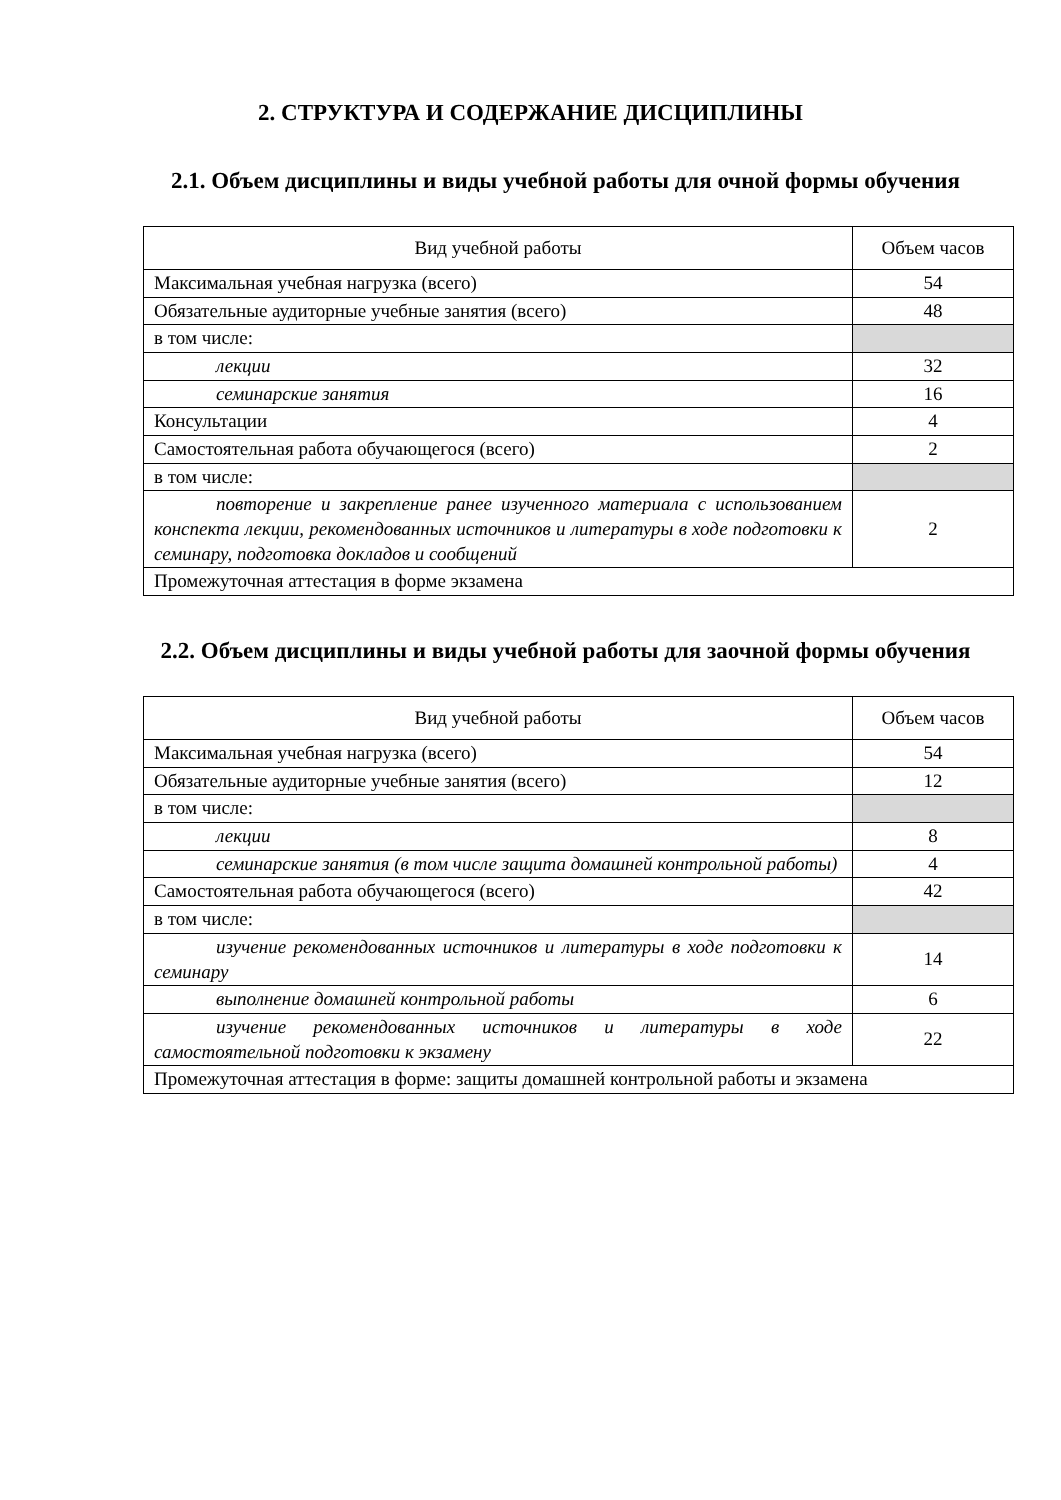2. СТРУКТУРА И СОДЕРЖАНИЕ ДИСЦИПЛИНЫ
2.1. Объем дисциплины и виды учебной работы для очной формы обучения
| Вид учебной работы | Объем часов |
| --- | --- |
| Максимальная учебная нагрузка (всего) | 54 |
| Обязательные аудиторные учебные занятия (всего) | 48 |
| в том числе: | |
| лекции | 32 |
| семинарские занятия | 16 |
| Консультации | 4 |
| Самостоятельная работа обучающегося (всего) | 2 |
| в том числе: | |
| повторение и закрепление ранее изученного материала с использованием конспекта лекции, рекомендованных источников и литературы в ходе подготовки к семинару, подготовка докладов и сообщений | 2 |
| Промежуточная аттестация в форме экзамена | |
2.2. Объем дисциплины и виды учебной работы для заочной формы обучения
| Вид учебной работы | Объем часов |
| --- | --- |
| Максимальная учебная нагрузка (всего) | 54 |
| Обязательные аудиторные учебные занятия (всего) | 12 |
| в том числе: | |
| лекции | 8 |
| семинарские занятия (в том числе защита домашней контрольной работы) | 4 |
| Самостоятельная работа обучающегося (всего) | 42 |
| в том числе: | |
| изучение рекомендованных источников и литературы в ходе подготовки к семинару | 14 |
| выполнение домашней контрольной работы | 6 |
| изучение рекомендованных источников и литературы в ходе самостоятельной подготовки к экзамену | 22 |
| Промежуточная аттестация в форме: защиты домашней контрольной работы и экзамена | |